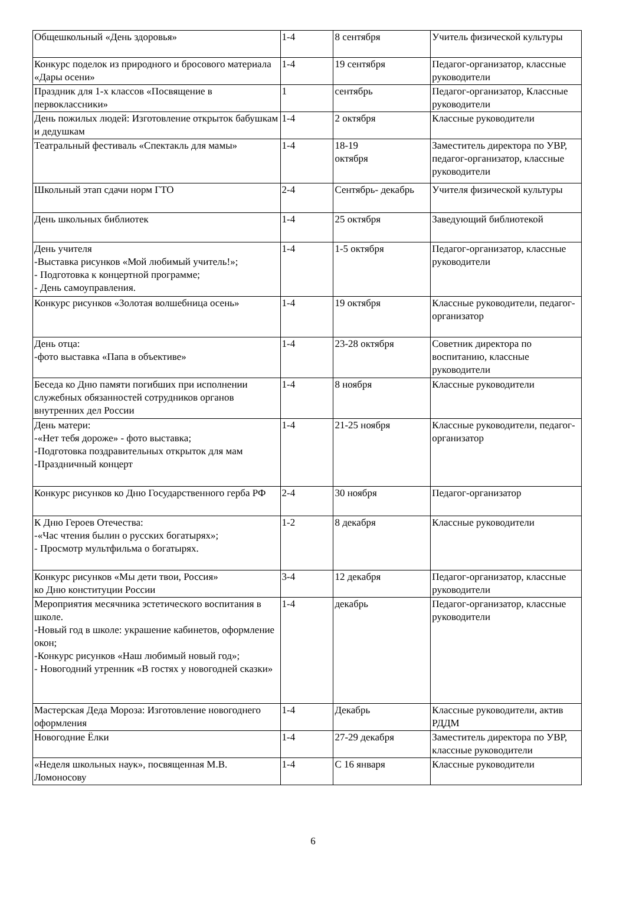| Общешкольный «День здоровья» | 1-4 | 8 сентября | Учитель физической культуры |
| Конкурс поделок из природного и бросового материала «Дары осени» | 1-4 | 19 сентября | Педагог-организатор, классные руководители |
| Праздник для 1-х классов «Посвящение в первоклассники» | 1 | сентябрь | Педагог-организатор, Классные руководители |
| День пожилых людей: Изготовление открыток бабушкам и дедушкам | 1-4 | 2 октября | Классные руководители |
| Театральный фестиваль «Спектакль для мамы» | 1-4 | 18-19 октября | Заместитель директора по УВР, педагог-организатор, классные руководители |
| Школьный этап сдачи норм ГТО | 2-4 | Сентябрь- декабрь | Учителя физической культуры |
| День школьных библиотек | 1-4 | 25 октября | Заведующий библиотекой |
| День учителя -Выставка рисунков «Мой любимый учитель!»; - Подготовка к концертной программе; - День самоуправления. | 1-4 | 1-5 октября | Педагог-организатор, классные руководители |
| Конкурс рисунков «Золотая волшебница осень» | 1-4 | 19 октября | Классные руководители, педагог-организатор |
| День отца: -фото выставка «Папа в объективе» | 1-4 | 23-28 октября | Советник директора по воспитанию, классные руководители |
| Беседа ко Дню памяти погибших при исполнении служебных обязанностей сотрудников органов внутренних дел России | 1-4 | 8 ноября | Классные руководители |
| День матери: -«Нет тебя дороже» - фото выставка; -Подготовка поздравительных открыток для мам -Праздничный концерт | 1-4 | 21-25 ноября | Классные руководители, педагог-организатор |
| Конкурс рисунков ко Дню Государственного герба РФ | 2-4 | 30 ноября | Педагог-организатор |
| К Дню Героев Отечества: -«Час чтения былин о русских богатырях»; - Просмотр мультфильма о богатырях. | 1-2 | 8 декабря | Классные руководители |
| Конкурс рисунков «Мы дети твои, Россия» ко Дню конституции России | 3-4 | 12 декабря | Педагог-организатор, классные руководители |
| Мероприятия месячника эстетического воспитания в школе. -Новый год в школе: украшение кабинетов, оформление окон; -Конкурс рисунков «Наш любимый новый год»; - Новогодний утренник «В гостях у новогодней сказки» | 1-4 | декабрь | Педагог-организатор, классные руководители |
| Мастерская Деда Мороза: Изготовление новогоднего оформления | 1-4 | Декабрь | Классные руководители, актив РДДМ |
| Новогодние Ёлки | 1-4 | 27-29 декабря | Заместитель директора по УВР, классные руководители |
| «Неделя школьных наук», посвященная М.В. Ломоносову | 1-4 | С 16 января | Классные руководители |
6